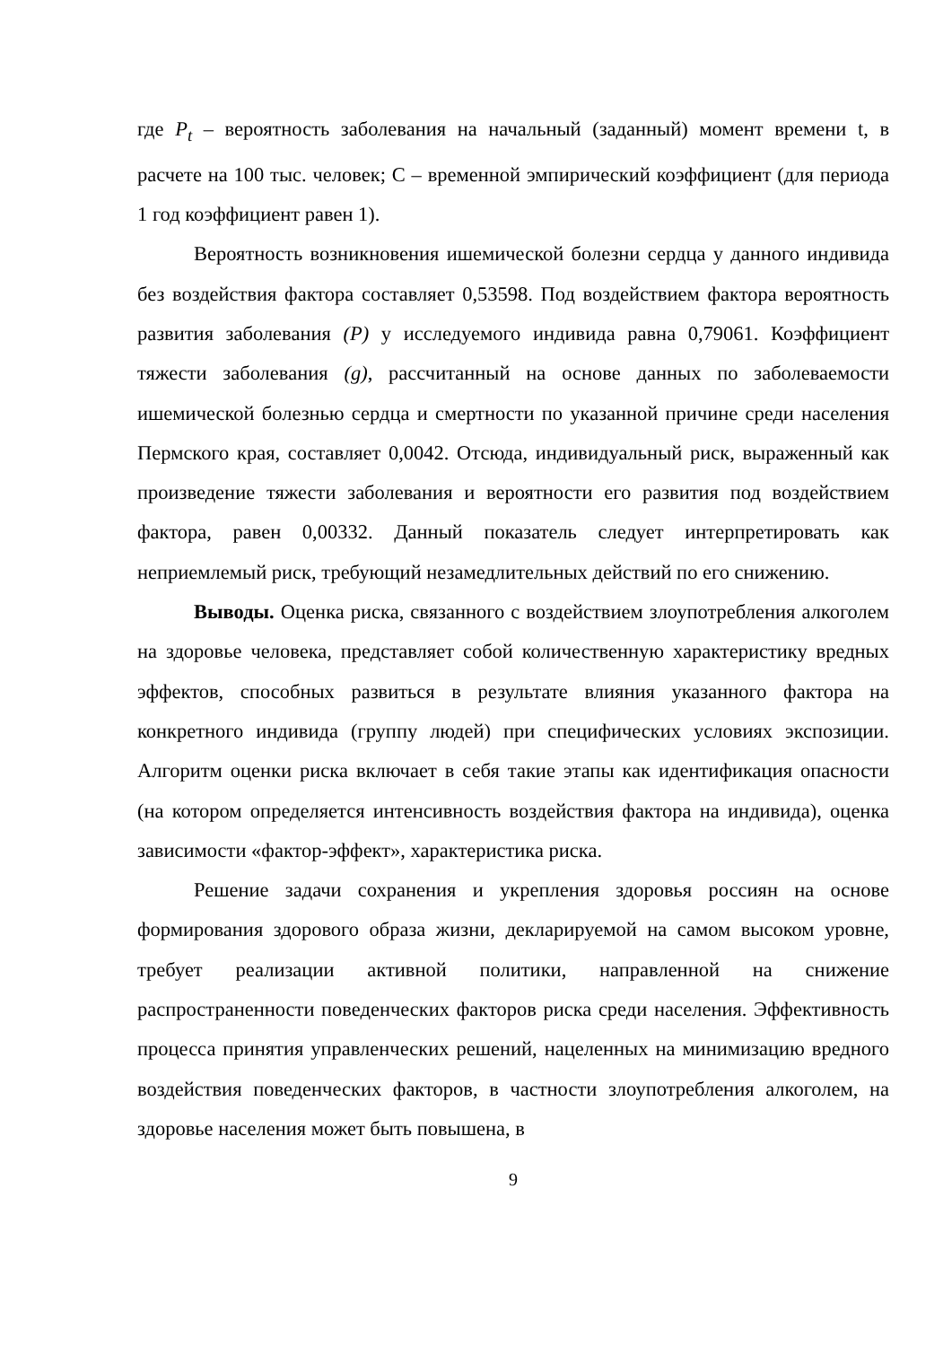где P<sub>t</sub> – вероятность заболевания на начальный (заданный) момент времени t, в расчете на 100 тыс. человек; С – временной эмпирический коэффициент (для периода 1 год коэффициент равен 1).
Вероятность возникновения ишемической болезни сердца у данного индивида без воздействия фактора составляет 0,53598. Под воздействием фактора вероятность развития заболевания (P) у исследуемого индивида равна 0,79061. Коэффициент тяжести заболевания (g), рассчитанный на основе данных по заболеваемости ишемической болезнью сердца и смертности по указанной причине среди населения Пермского края, составляет 0,0042. Отсюда, индивидуальный риск, выраженный как произведение тяжести заболевания и вероятности его развития под воздействием фактора, равен 0,00332. Данный показатель следует интерпретировать как неприемлемый риск, требующий незамедлительных действий по его снижению.
Выводы. Оценка риска, связанного с воздействием злоупотребления алкоголем на здоровье человека, представляет собой количественную характеристику вредных эффектов, способных развиться в результате влияния указанного фактора на конкретного индивида (группу людей) при специфических условиях экспозиции. Алгоритм оценки риска включает в себя такие этапы как идентификация опасности (на котором определяется интенсивность воздействия фактора на индивида), оценка зависимости «фактор-эффект», характеристика риска.
Решение задачи сохранения и укрепления здоровья россиян на основе формирования здорового образа жизни, декларируемой на самом высоком уровне, требует реализации активной политики, направленной на снижение распространенности поведенческих факторов риска среди населения. Эффективность процесса принятия управленческих решений, нацеленных на минимизацию вредного воздействия поведенческих факторов, в частности злоупотребления алкоголем, на здоровье населения может быть повышена, в
9